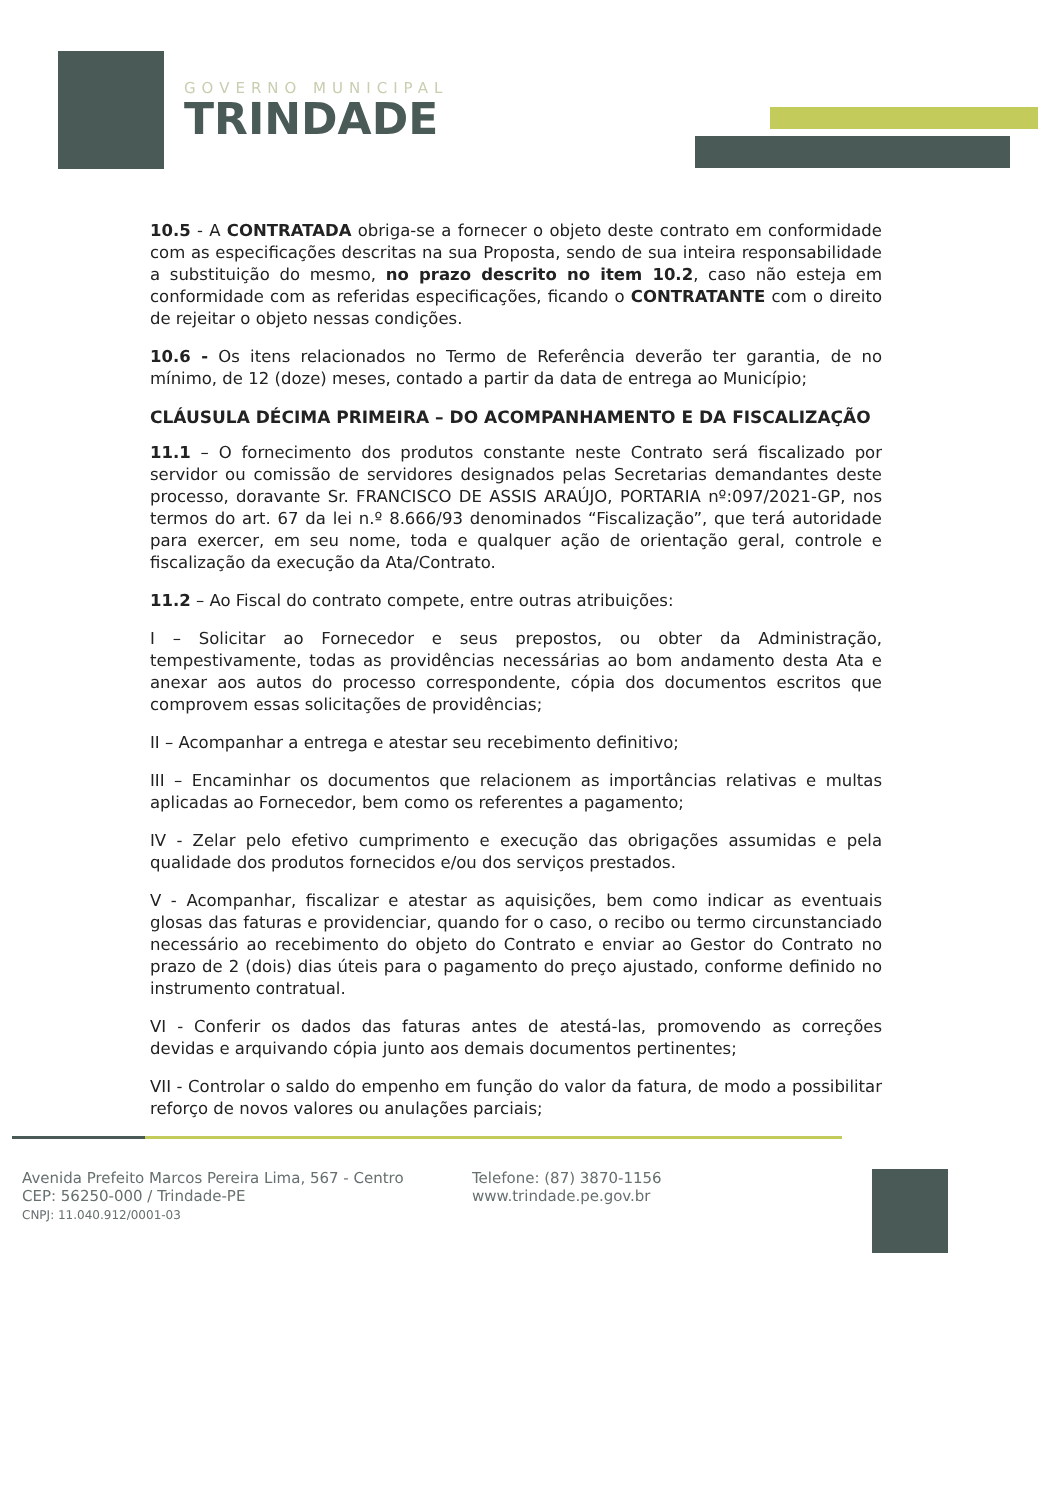GOVERNO MUNICIPAL
TRINDADE
10.5 - A CONTRATADA obriga-se a fornecer o objeto deste contrato em conformidade com as especificações descritas na sua Proposta, sendo de sua inteira responsabilidade a substituição do mesmo, no prazo descrito no item 10.2, caso não esteja em conformidade com as referidas especificações, ficando o CONTRATANTE com o direito de rejeitar o objeto nessas condições.
10.6 - Os itens relacionados no Termo de Referência deverão ter garantia, de no mínimo, de 12 (doze) meses, contado a partir da data de entrega ao Município;
CLÁUSULA DÉCIMA PRIMEIRA – DO ACOMPANHAMENTO E DA FISCALIZAÇÃO
11.1 – O fornecimento dos produtos constante neste Contrato será fiscalizado por servidor ou comissão de servidores designados pelas Secretarias demandantes deste processo, doravante Sr. FRANCISCO DE ASSIS ARAÚJO, PORTARIA nº:097/2021-GP, nos termos do art. 67 da lei n.º 8.666/93 denominados “Fiscalização”, que terá autoridade para exercer, em seu nome, toda e qualquer ação de orientação geral, controle e fiscalização da execução da Ata/Contrato.
11.2 – Ao Fiscal do contrato compete, entre outras atribuições:
I – Solicitar ao Fornecedor e seus prepostos, ou obter da Administração, tempestivamente, todas as providências necessárias ao bom andamento desta Ata e anexar aos autos do processo correspondente, cópia dos documentos escritos que comprovem essas solicitações de providências;
II – Acompanhar a entrega e atestar seu recebimento definitivo;
III – Encaminhar os documentos que relacionem as importâncias relativas e multas aplicadas ao Fornecedor, bem como os referentes a pagamento;
IV - Zelar pelo efetivo cumprimento e execução das obrigações assumidas e pela qualidade dos produtos fornecidos e/ou dos serviços prestados.
V - Acompanhar, fiscalizar e atestar as aquisições, bem como indicar as eventuais glosas das faturas e providenciar, quando for o caso, o recibo ou termo circunstanciado necessário ao recebimento do objeto do Contrato e enviar ao Gestor do Contrato no prazo de 2 (dois) dias úteis para o pagamento do preço ajustado, conforme definido no instrumento contratual.
VI - Conferir os dados das faturas antes de atestá-las, promovendo as correções devidas e arquivando cópia junto aos demais documentos pertinentes;
VII - Controlar o saldo do empenho em função do valor da fatura, de modo a possibilitar reforço de novos valores ou anulações parciais;
Avenida Prefeito Marcos Pereira Lima, 567 - Centro
CEP: 56250-000 / Trindade-PE
CNPJ: 11.040.912/0001-03
Telefone: (87) 3870-1156
www.trindade.pe.gov.br